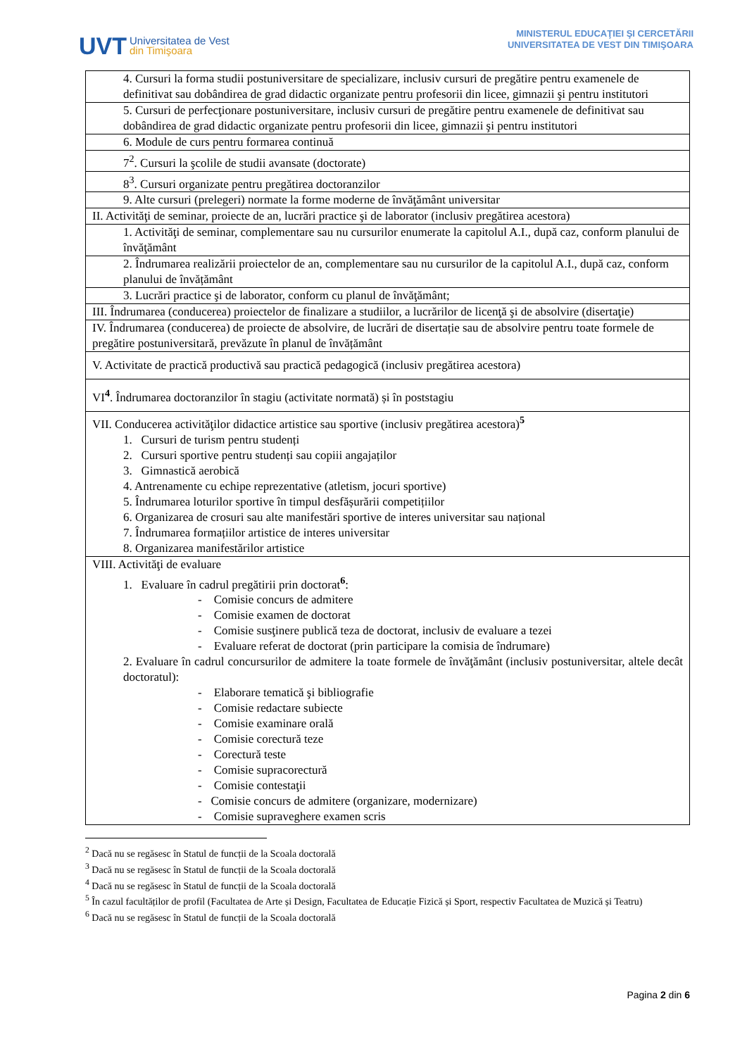UVT
Universitatea de Vest
din Timişoara
MINISTERUL EDUCAŢIEI ŞI CERCETĂRII
UNIVERSITATEA DE VEST DIN TIMIŞOARA
| 4. Cursuri la forma studii postuniversitare de specializare, inclusiv cursuri de pregătire pentru examenele de definitivat sau dobândirea de grad didactic organizate pentru profesorii din licee, gimnazii şi pentru institutori |
| 5. Cursuri de perfecţionare postuniversitare, inclusiv cursuri de pregătire pentru examenele de definitivat sau dobândirea de grad didactic organizate pentru profesorii din licee, gimnazii şi pentru institutori |
| 6. Module de curs pentru formarea continuă |
| 7<sup>2</sup>. Cursuri la şcolile de studii avansate (doctorate) |
| 8<sup>3</sup>. Cursuri organizate pentru pregătirea doctoranzilor |
| 9. Alte cursuri (prelegeri) normate la forme moderne de învăţământ universitar |
| II. Activităţi de seminar, proiecte de an, lucrări practice şi de laborator (inclusiv pregătirea acestora) |
| 1. Activităţi de seminar, complementare sau nu cursurilor enumerate la capitolul A.I., după caz, conform planului de învăţământ |
| 2. Îndrumarea realizării proiectelor de an, complementare sau nu cursurilor de la capitolul A.I., după caz, conform planului de învățământ |
| 3. Lucrări practice şi de laborator, conform cu planul de învăţământ; |
| III. Îndrumarea (conducerea) proiectelor de finalizare a studiilor, a lucrărilor de licenţă şi de absolvire (disertaţie) |
| IV. Îndrumarea (conducerea) de proiecte de absolvire, de lucrări de disertație sau de absolvire pentru toate formele de pregătire postuniversitară, prevăzute în planul de învățământ |
| V. Activitate de practică productivă sau practică pedagogică (inclusiv pregătirea acestora) |
| VI<sup>4</sup>. Îndrumarea doctoranzilor în stagiu (activitate normată) și în poststagiu |
| VII. Conducerea activităţilor didactice artistice sau sportive (inclusiv pregătirea acestora)<sup>5</sup> 1. Cursuri de turism pentru studenți 2. Cursuri sportive pentru studenți sau copiii angajaților 3. Gimnastică aerobică 4. Antrenamente cu echipe reprezentative (atletism, jocuri sportive) 5. Îndrumarea loturilor sportive în timpul desfășurării competițiilor 6. Organizarea de crosuri sau alte manifestări sportive de interes universitar sau național 7. Îndrumarea formațiilor artistice de interes universitar 8. Organizarea manifestărilor artistice |
| VIII. Activităţi de evaluare 1. Evaluare în cadrul pregătirii prin doctorat<sup>6</sup>: - Comisie concurs de admitere - Comisie examen de doctorat - Comisie susţinere publică teza de doctorat, inclusiv de evaluare a tezei - Evaluare referat de doctorat (prin participare la comisia de îndrumare) 2. Evaluare în cadrul concursurilor de admitere la toate formele de învăţământ (inclusiv postuniversitar, altele decât doctoratul): - Elaborare tematică şi bibliografie - Comisie redactare subiecte - Comisie examinare orală - Comisie corectură teze - Corectură teste - Comisie supracorectură - Comisie contestaţii - Comisie concurs de admitere (organizare, modernizare) - Comisie supraveghere examen scris |
<sup>2</sup> Dacă nu se regăsesc în Statul de funcții de la Scoala doctorală
<sup>3</sup> Dacă nu se regăsesc în Statul de funcții de la Scoala doctorală
<sup>4</sup> Dacă nu se regăsesc în Statul de funcții de la Scoala doctorală
<sup>5</sup> În cazul facultăților de profil (Facultatea de Arte și Design, Facultatea de Educație Fizică și Sport, respectiv Facultatea de Muzică și Teatru)
<sup>6</sup> Dacă nu se regăsesc în Statul de funcții de la Scoala doctorală
Pagina 2 din 6